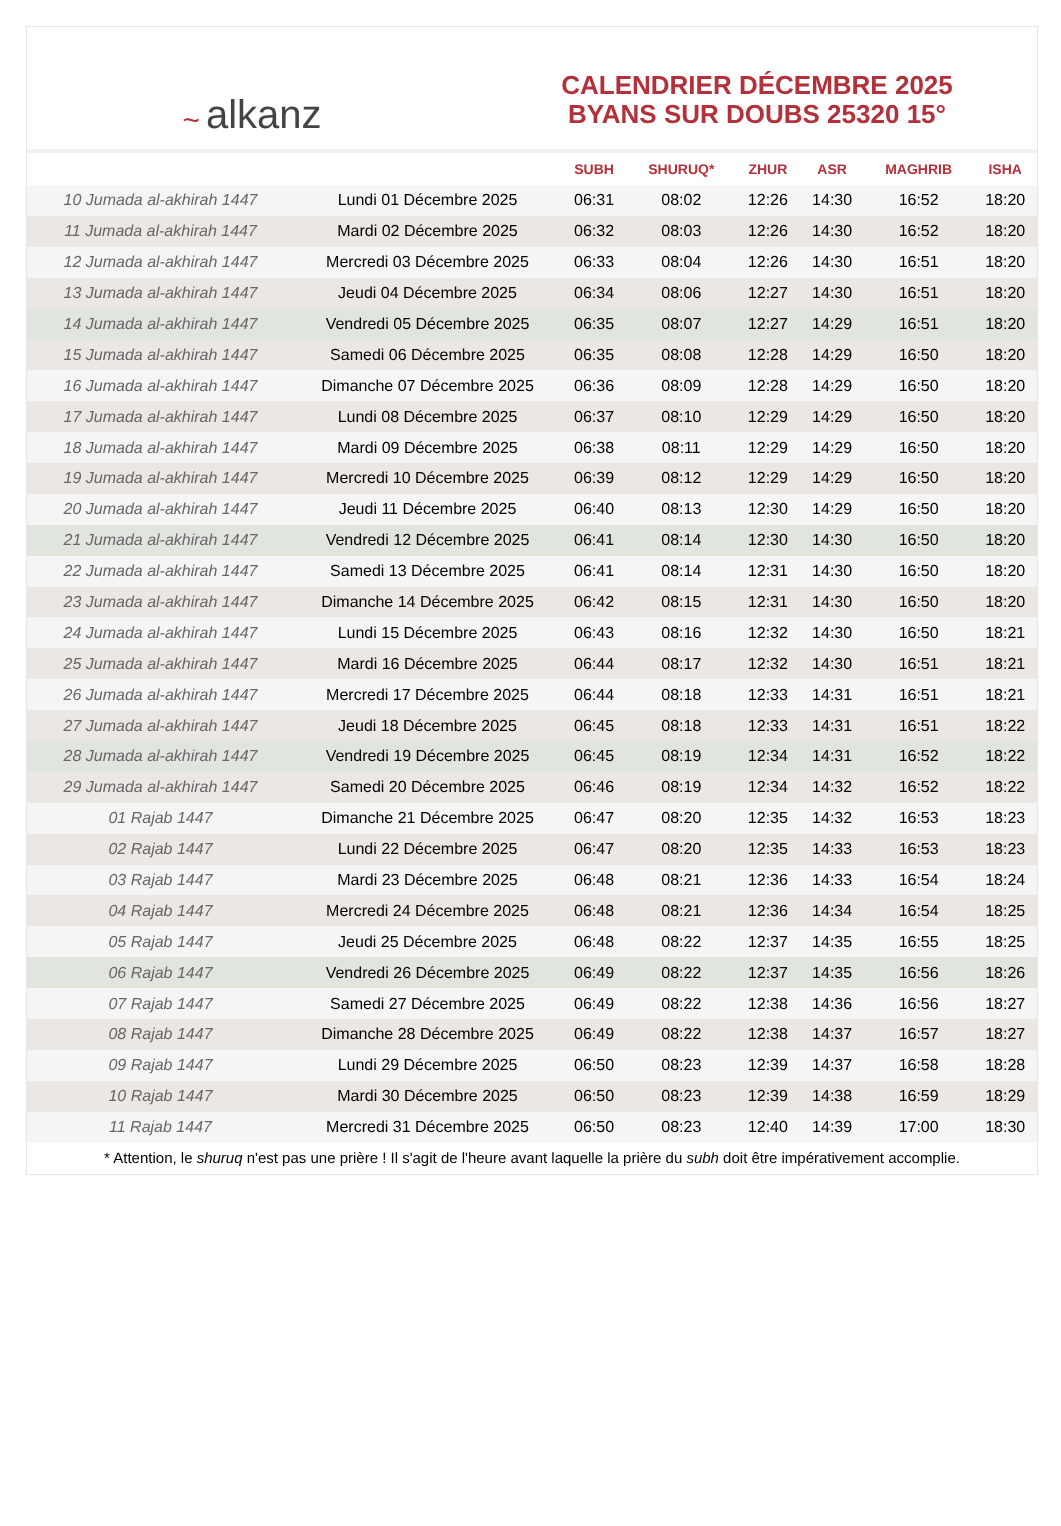~ alkanz
CALENDRIER DÉCEMBRE 2025
BYANS SUR DOUBS 25320 15°
| | | SUBH | SHURUQ* | ZHUR | ASR | MAGHRIB | ISHA |
| --- | --- | --- | --- | --- | --- | --- | --- |
| 10 Jumada al-akhirah 1447 | Lundi 01 Décembre 2025 | 06:31 | 08:02 | 12:26 | 14:30 | 16:52 | 18:20 |
| 11 Jumada al-akhirah 1447 | Mardi 02 Décembre 2025 | 06:32 | 08:03 | 12:26 | 14:30 | 16:52 | 18:20 |
| 12 Jumada al-akhirah 1447 | Mercredi 03 Décembre 2025 | 06:33 | 08:04 | 12:26 | 14:30 | 16:51 | 18:20 |
| 13 Jumada al-akhirah 1447 | Jeudi 04 Décembre 2025 | 06:34 | 08:06 | 12:27 | 14:30 | 16:51 | 18:20 |
| 14 Jumada al-akhirah 1447 | Vendredi 05 Décembre 2025 | 06:35 | 08:07 | 12:27 | 14:29 | 16:51 | 18:20 |
| 15 Jumada al-akhirah 1447 | Samedi 06 Décembre 2025 | 06:35 | 08:08 | 12:28 | 14:29 | 16:50 | 18:20 |
| 16 Jumada al-akhirah 1447 | Dimanche 07 Décembre 2025 | 06:36 | 08:09 | 12:28 | 14:29 | 16:50 | 18:20 |
| 17 Jumada al-akhirah 1447 | Lundi 08 Décembre 2025 | 06:37 | 08:10 | 12:29 | 14:29 | 16:50 | 18:20 |
| 18 Jumada al-akhirah 1447 | Mardi 09 Décembre 2025 | 06:38 | 08:11 | 12:29 | 14:29 | 16:50 | 18:20 |
| 19 Jumada al-akhirah 1447 | Mercredi 10 Décembre 2025 | 06:39 | 08:12 | 12:29 | 14:29 | 16:50 | 18:20 |
| 20 Jumada al-akhirah 1447 | Jeudi 11 Décembre 2025 | 06:40 | 08:13 | 12:30 | 14:29 | 16:50 | 18:20 |
| 21 Jumada al-akhirah 1447 | Vendredi 12 Décembre 2025 | 06:41 | 08:14 | 12:30 | 14:30 | 16:50 | 18:20 |
| 22 Jumada al-akhirah 1447 | Samedi 13 Décembre 2025 | 06:41 | 08:14 | 12:31 | 14:30 | 16:50 | 18:20 |
| 23 Jumada al-akhirah 1447 | Dimanche 14 Décembre 2025 | 06:42 | 08:15 | 12:31 | 14:30 | 16:50 | 18:20 |
| 24 Jumada al-akhirah 1447 | Lundi 15 Décembre 2025 | 06:43 | 08:16 | 12:32 | 14:30 | 16:50 | 18:21 |
| 25 Jumada al-akhirah 1447 | Mardi 16 Décembre 2025 | 06:44 | 08:17 | 12:32 | 14:30 | 16:51 | 18:21 |
| 26 Jumada al-akhirah 1447 | Mercredi 17 Décembre 2025 | 06:44 | 08:18 | 12:33 | 14:31 | 16:51 | 18:21 |
| 27 Jumada al-akhirah 1447 | Jeudi 18 Décembre 2025 | 06:45 | 08:18 | 12:33 | 14:31 | 16:51 | 18:22 |
| 28 Jumada al-akhirah 1447 | Vendredi 19 Décembre 2025 | 06:45 | 08:19 | 12:34 | 14:31 | 16:52 | 18:22 |
| 29 Jumada al-akhirah 1447 | Samedi 20 Décembre 2025 | 06:46 | 08:19 | 12:34 | 14:32 | 16:52 | 18:22 |
| 01 Rajab 1447 | Dimanche 21 Décembre 2025 | 06:47 | 08:20 | 12:35 | 14:32 | 16:53 | 18:23 |
| 02 Rajab 1447 | Lundi 22 Décembre 2025 | 06:47 | 08:20 | 12:35 | 14:33 | 16:53 | 18:23 |
| 03 Rajab 1447 | Mardi 23 Décembre 2025 | 06:48 | 08:21 | 12:36 | 14:33 | 16:54 | 18:24 |
| 04 Rajab 1447 | Mercredi 24 Décembre 2025 | 06:48 | 08:21 | 12:36 | 14:34 | 16:54 | 18:25 |
| 05 Rajab 1447 | Jeudi 25 Décembre 2025 | 06:48 | 08:22 | 12:37 | 14:35 | 16:55 | 18:25 |
| 06 Rajab 1447 | Vendredi 26 Décembre 2025 | 06:49 | 08:22 | 12:37 | 14:35 | 16:56 | 18:26 |
| 07 Rajab 1447 | Samedi 27 Décembre 2025 | 06:49 | 08:22 | 12:38 | 14:36 | 16:56 | 18:27 |
| 08 Rajab 1447 | Dimanche 28 Décembre 2025 | 06:49 | 08:22 | 12:38 | 14:37 | 16:57 | 18:27 |
| 09 Rajab 1447 | Lundi 29 Décembre 2025 | 06:50 | 08:23 | 12:39 | 14:37 | 16:58 | 18:28 |
| 10 Rajab 1447 | Mardi 30 Décembre 2025 | 06:50 | 08:23 | 12:39 | 14:38 | 16:59 | 18:29 |
| 11 Rajab 1447 | Mercredi 31 Décembre 2025 | 06:50 | 08:23 | 12:40 | 14:39 | 17:00 | 18:30 |
* Attention, le shuruq n'est pas une prière ! Il s'agit de l'heure avant laquelle la prière du subh doit être impérativement accomplie.